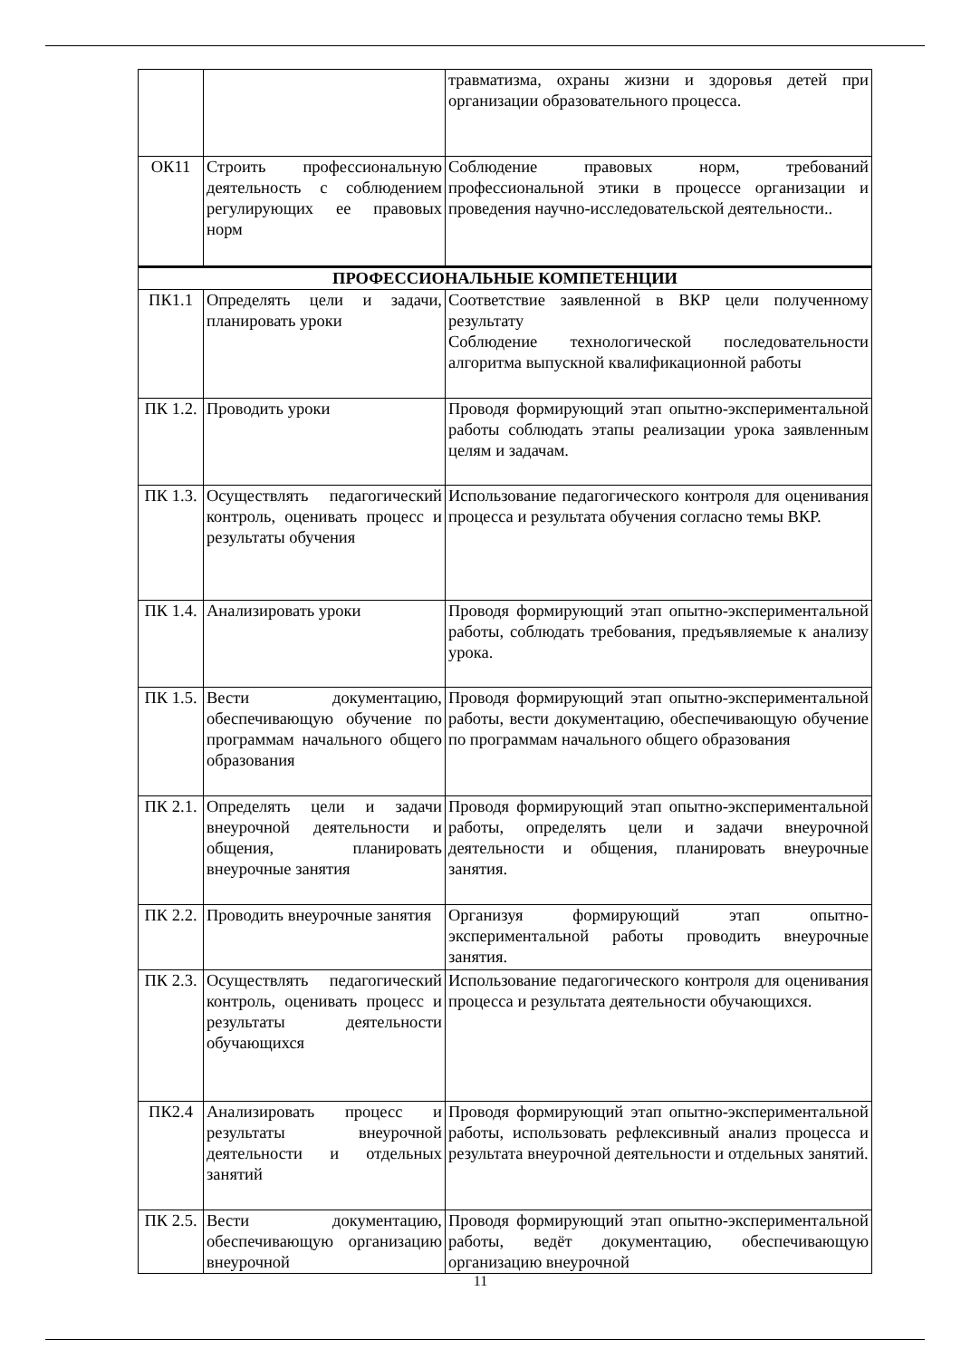| | | травматизма, охраны жизни и здоровья детей при организации образовательного процесса. |
| ОК11 | Строить профессиональную деятельность с соблюдением регулирующих ее правовых норм | Соблюдение правовых норм, требований профессиональной этики в процессе организации и проведения научно-исследовательской деятельности.. |
| ПРОФЕССИОНАЛЬНЫЕ КОМПЕТЕНЦИИ | | |
| ПК1.1 | Определять цели и задачи, планировать уроки | Соответствие заявленной в ВКР цели полученному результату Соблюдение технологической последовательности алгоритма выпускной квалификационной работы |
| ПК 1.2. | Проводить уроки | Проводя формирующий этап опытно-экспериментальной работы соблюдать этапы реализации урока заявленным целям и задачам. |
| ПК 1.3. | Осуществлять педагогический контроль, оценивать процесс и результаты обучения | Использование педагогического контроля для оценивания процесса и результата обучения согласно темы ВКР. |
| ПК 1.4. | Анализировать уроки | Проводя формирующий этап опытно-экспериментальной работы, соблюдать требования, предъявляемые к анализу урока. |
| ПК 1.5. | Вести документацию, обеспечивающую обучение по программам начального общего образования | Проводя формирующий этап опытно-экспериментальной работы, вести документацию, обеспечивающую обучение по программам начального общего образования |
| ПК 2.1. | Определять цели и задачи внеурочной деятельности и общения, планировать внеурочные занятия | Проводя формирующий этап опытно-экспериментальной работы, определять цели и задачи внеурочной деятельности и общения, планировать внеурочные занятия. |
| ПК 2.2. | Проводить внеурочные занятия | Организуя формирующий этап опытно-экспериментальной работы проводить внеурочные занятия. |
| ПК 2.3. | Осуществлять педагогический контроль, оценивать процесс и результаты деятельности обучающихся | Использование педагогического контроля для оценивания процесса и результата деятельности обучающихся. |
| ПК2.4 | Анализировать процесс и результаты внеурочной деятельности и отдельных занятий | Проводя формирующий этап опытно-экспериментальной работы, использовать рефлексивный анализ процесса и результата внеурочной деятельности и отдельных занятий. |
| ПК 2.5. | Вести документацию, обеспечивающую организацию внеурочной | Проводя формирующий этап опытно-экспериментальной работы, ведёт документацию, обеспечивающую организацию внеурочной |
11